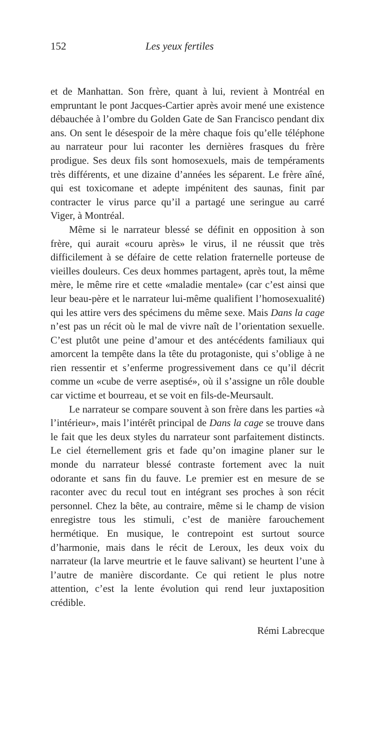152 Les yeux fertiles
et de Manhattan. Son frère, quant à lui, revient à Montréal en empruntant le pont Jacques-Cartier après avoir mené une existence débauchée à l’ombre du Golden Gate de San Francisco pendant dix ans. On sent le désespoir de la mère chaque fois qu’elle téléphone au narrateur pour lui raconter les dernières frasques du frère prodigue. Ses deux fils sont homosexuels, mais de tempéraments très différents, et une dizaine d’années les séparent. Le frère aîné, qui est toxicomane et adepte impénitent des saunas, finit par contracter le virus parce qu’il a partagé une seringue au carré Viger, à Montréal.
Même si le narrateur blessé se définit en opposition à son frère, qui aurait «couru après» le virus, il ne réussit que très difficilement à se défaire de cette relation fraternelle porteuse de vieilles douleurs. Ces deux hommes partagent, après tout, la même mère, le même rire et cette «maladie mentale» (car c’est ainsi que leur beau-père et le narrateur lui-même qualifient l’homosexualité) qui les attire vers des spécimens du même sexe. Mais Dans la cage n’est pas un récit où le mal de vivre naît de l’orientation sexuelle. C’est plutôt une peine d’amour et des antécédents familiaux qui amorcent la tempête dans la tête du protagoniste, qui s’oblige à ne rien ressentir et s’enferme progressivement dans ce qu’il décrit comme un «cube de verre aseptisé», où il s’assigne un rôle double car victime et bourreau, et se voit en fils-de-Meursault.
Le narrateur se compare souvent à son frère dans les parties «à l’intérieur», mais l’intérêt principal de Dans la cage se trouve dans le fait que les deux styles du narrateur sont parfaitement distincts. Le ciel éternellement gris et fade qu’on imagine planer sur le monde du narrateur blessé contraste fortement avec la nuit odorante et sans fin du fauve. Le premier est en mesure de se raconter avec du recul tout en intégrant ses proches à son récit personnel. Chez la bête, au contraire, même si le champ de vision enregistre tous les stimuli, c’est de manière farouchement hermétique. En musique, le contrepoint est surtout source d’harmonie, mais dans le récit de Leroux, les deux voix du narrateur (la larve meurtrie et le fauve salivant) se heurtent l’une à l’autre de manière discordante. Ce qui retient le plus notre attention, c’est la lente évolution qui rend leur juxtaposition crédible.
Rémi Labrecque